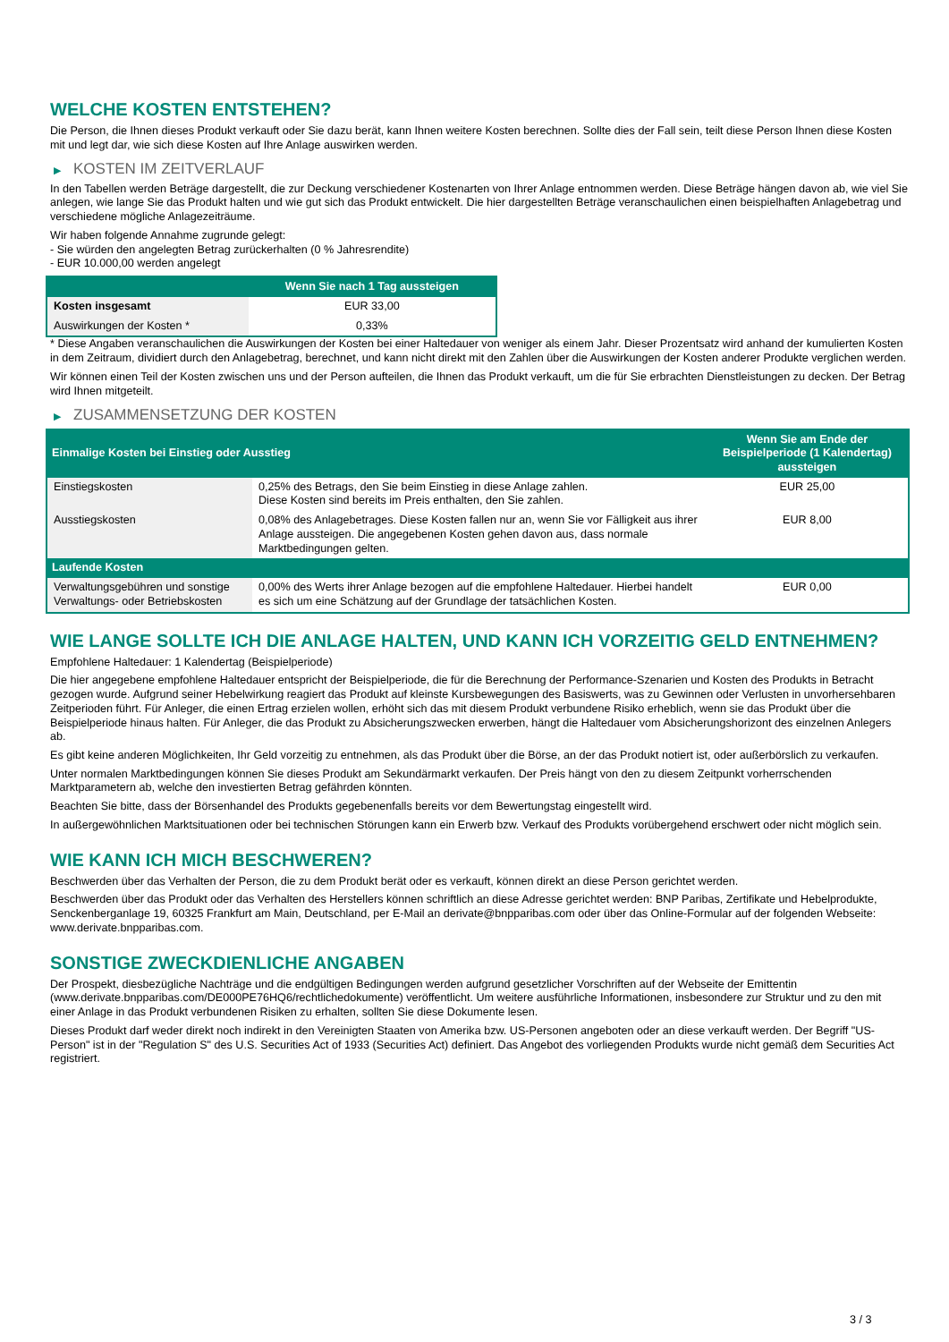WELCHE KOSTEN ENTSTEHEN?
Die Person, die Ihnen dieses Produkt verkauft oder Sie dazu berät, kann Ihnen weitere Kosten berechnen. Sollte dies der Fall sein, teilt diese Person Ihnen diese Kosten mit und legt dar, wie sich diese Kosten auf Ihre Anlage auswirken werden.
▶ KOSTEN IM ZEITVERLAUF
In den Tabellen werden Beträge dargestellt, die zur Deckung verschiedener Kostenarten von Ihrer Anlage entnommen werden. Diese Beträge hängen davon ab, wie viel Sie anlegen, wie lange Sie das Produkt halten und wie gut sich das Produkt entwickelt. Die hier dargestellten Beträge veranschaulichen einen beispielhaften Anlagebetrag und verschiedene mögliche Anlagezeiträume.
Wir haben folgende Annahme zugrunde gelegt:
- Sie würden den angelegten Betrag zurückerhalten (0 % Jahresrendite)
- EUR 10.000,00 werden angelegt
| | Wenn Sie nach 1 Tag aussteigen |
| --- | --- |
| Kosten insgesamt | EUR 33,00 |
| Auswirkungen der Kosten * | 0,33% |
* Diese Angaben veranschaulichen die Auswirkungen der Kosten bei einer Haltedauer von weniger als einem Jahr. Dieser Prozentsatz wird anhand der kumulierten Kosten in dem Zeitraum, dividiert durch den Anlagebetrag, berechnet, und kann nicht direkt mit den Zahlen über die Auswirkungen der Kosten anderer Produkte verglichen werden.
Wir können einen Teil der Kosten zwischen uns und der Person aufteilen, die Ihnen das Produkt verkauft, um die für Sie erbrachten Dienstleistungen zu decken. Der Betrag wird Ihnen mitgeteilt.
▶ ZUSAMMENSETZUNG DER KOSTEN
| Einmalige Kosten bei Einstieg oder Ausstieg | | Wenn Sie am Ende der Beispielperiode (1 Kalendertag) aussteigen |
| --- | --- | --- |
| Einstiegskosten | 0,25% des Betrags, den Sie beim Einstieg in diese Anlage zahlen. Diese Kosten sind bereits im Preis enthalten, den Sie zahlen. | EUR 25,00 |
| Ausstiegskosten | 0,08% des Anlagebetrages. Diese Kosten fallen nur an, wenn Sie vor Fälligkeit aus ihrer Anlage aussteigen. Die angegebenen Kosten gehen davon aus, dass normale Marktbedingungen gelten. | EUR 8,00 |
| Laufende Kosten | | |
| Verwaltungsgebühren und sonstige Verwaltungs- oder Betriebskosten | 0,00% des Werts ihrer Anlage bezogen auf die empfohlene Haltedauer. Hierbei handelt es sich um eine Schätzung auf der Grundlage der tatsächlichen Kosten. | EUR 0,00 |
WIE LANGE SOLLTE ICH DIE ANLAGE HALTEN, UND KANN ICH VORZEITIG GELD ENTNEHMEN?
Empfohlene Haltedauer: 1 Kalendertag (Beispielperiode)
Die hier angegebene empfohlene Haltedauer entspricht der Beispielperiode, die für die Berechnung der Performance-Szenarien und Kosten des Produkts in Betracht gezogen wurde. Aufgrund seiner Hebelwirkung reagiert das Produkt auf kleinste Kursbewegungen des Basiswerts, was zu Gewinnen oder Verlusten in unvorhersehbaren Zeitperioden führt. Für Anleger, die einen Ertrag erzielen wollen, erhöht sich das mit diesem Produkt verbundene Risiko erheblich, wenn sie das Produkt über die Beispielperiode hinaus halten. Für Anleger, die das Produkt zu Absicherungszwecken erwerben, hängt die Haltedauer vom Absicherungshorizont des einzelnen Anlegers ab.
Es gibt keine anderen Möglichkeiten, Ihr Geld vorzeitig zu entnehmen, als das Produkt über die Börse, an der das Produkt notiert ist, oder außerbörslich zu verkaufen.
Unter normalen Marktbedingungen können Sie dieses Produkt am Sekundärmarkt verkaufen. Der Preis hängt von den zu diesem Zeitpunkt vorherrschenden Marktparametern ab, welche den investierten Betrag gefährden könnten.
Beachten Sie bitte, dass der Börsenhandel des Produkts gegebenenfalls bereits vor dem Bewertungstag eingestellt wird.
In außergewöhnlichen Marktsituationen oder bei technischen Störungen kann ein Erwerb bzw. Verkauf des Produkts vorübergehend erschwert oder nicht möglich sein.
WIE KANN ICH MICH BESCHWEREN?
Beschwerden über das Verhalten der Person, die zu dem Produkt berät oder es verkauft, können direkt an diese Person gerichtet werden.
Beschwerden über das Produkt oder das Verhalten des Herstellers können schriftlich an diese Adresse gerichtet werden: BNP Paribas, Zertifikate und Hebelprodukte, Senckenberganlage 19, 60325 Frankfurt am Main, Deutschland, per E-Mail an derivate@bnpparibas.com oder über das Online-Formular auf der folgenden Webseite: www.derivate.bnpparibas.com.
SONSTIGE ZWECKDIENLICHE ANGABEN
Der Prospekt, diesbezügliche Nachträge und die endgültigen Bedingungen werden aufgrund gesetzlicher Vorschriften auf der Webseite der Emittentin (www.derivate.bnpparibas.com/DE000PE76HQ6/rechtlichedokumente) veröffentlicht. Um weitere ausführliche Informationen, insbesondere zur Struktur und zu den mit einer Anlage in das Produkt verbundenen Risiken zu erhalten, sollten Sie diese Dokumente lesen.
Dieses Produkt darf weder direkt noch indirekt in den Vereinigten Staaten von Amerika bzw. US-Personen angeboten oder an diese verkauft werden. Der Begriff "US-Person" ist in der "Regulation S" des U.S. Securities Act of 1933 (Securities Act) definiert. Das Angebot des vorliegenden Produkts wurde nicht gemäß dem Securities Act registriert.
3 / 3